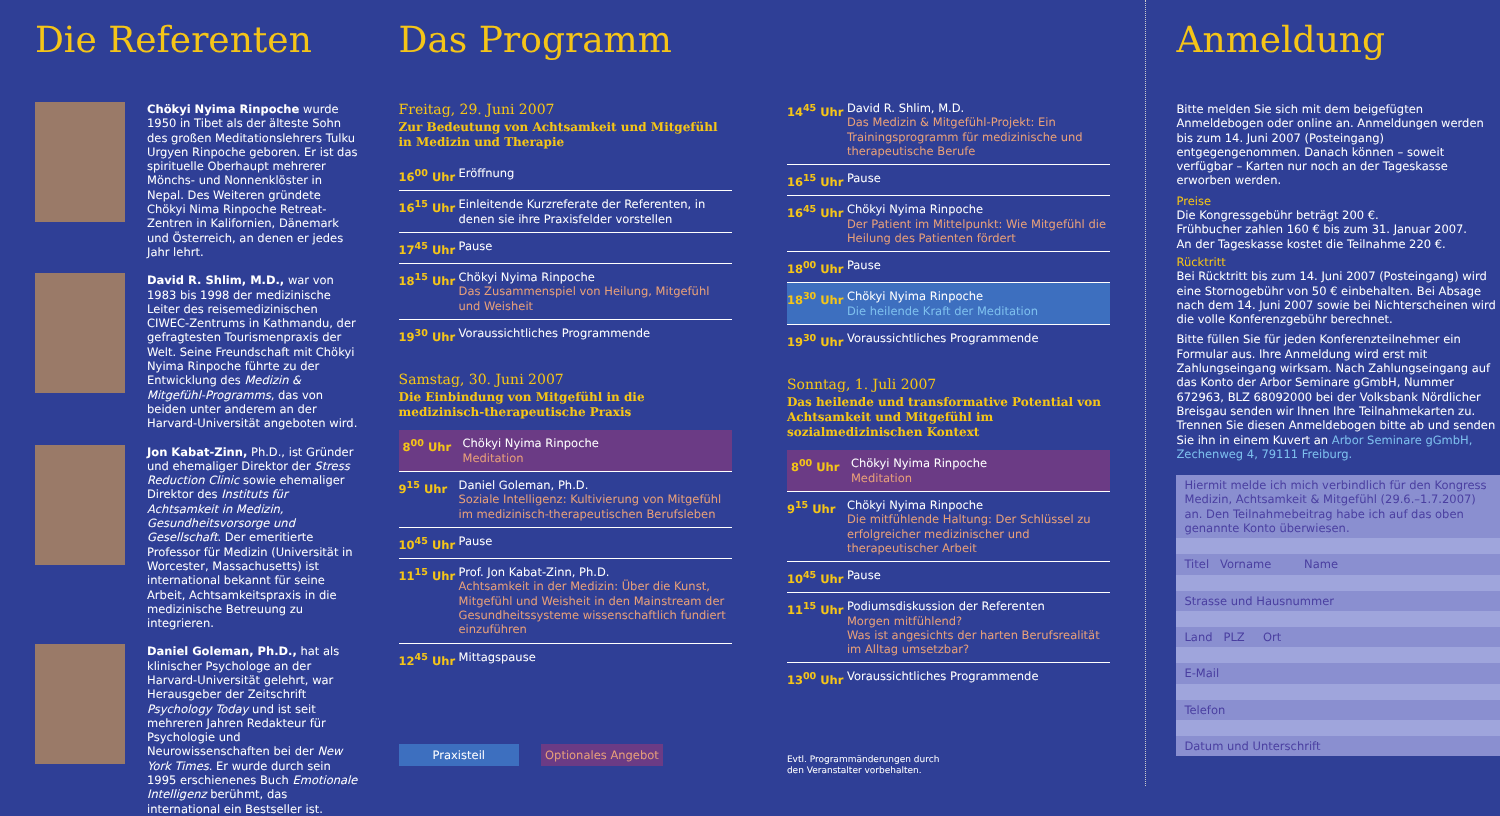Die Referenten
Chökyi Nyima Rinpoche wurde 1950 in Tibet als der älteste Sohn des großen Meditationslehrers Tulku Urgyen Rinpoche geboren. Er ist das spirituelle Oberhaupt mehrerer Mönchs- und Nonnenklöster in Nepal. Des Weiteren gründete Chökyi Nima Rinpoche Retreat-Zentren in Kalifornien, Dänemark und Österreich, an denen er jedes Jahr lehrt.
David R. Shlim, M.D., war von 1983 bis 1998 der medizinische Leiter des reisemedizinischen CIWEC-Zentrums in Kathmandu, der gefragtesten Tourismenpraxis der Welt. Seine Freundschaft mit Chökyi Nyima Rinpoche führte zu der Entwicklung des Medizin & Mitgefühl-Programms, das von beiden unter anderem an der Harvard-Universität angeboten wird.
Jon Kabat-Zinn, Ph.D., ist Gründer und ehemaliger Direktor der Stress Reduction Clinic sowie ehemaliger Direktor des Instituts für Achtsamkeit in Medizin, Gesundheitsvorsorge und Gesellschaft. Der emeritierte Professor für Medizin (Universität in Worcester, Massachusetts) ist international bekannt für seine Arbeit, Achtsamkeitspraxis in die medizinische Betreuung zu integrieren.
Daniel Goleman, Ph.D., hat als klinischer Psychologe an der Harvard-Universität gelehrt, war Herausgeber der Zeitschrift Psychology Today und ist seit mehreren Jahren Redakteur für Psychologie und Neurowissenschaften bei der New York Times. Er wurde durch sein 1995 erschienenes Buch Emotionale Intelligenz berühmt, das international ein Bestseller ist.
Das Programm
Freitag, 29. Juni 2007
Zur Bedeutung von Achtsamkeit und Mitgefühl in Medizin und Therapie
16<sup>00</sup> Uhr Eröffnung
16<sup>15</sup> Uhr Einleitende Kurzreferate der Referenten, in denen sie ihre Praxisfelder vorstellen
17<sup>45</sup> Uhr Pause
18<sup>15</sup> Uhr Chökyi Nyima Rinpoche
Das Zusammenspiel von Heilung, Mitgefühl und Weisheit
19<sup>30</sup> Uhr Voraussichtliches Programmende
Samstag, 30. Juni 2007
Die Einbindung von Mitgefühl in die medizinisch-therapeutische Praxis
8<sup>00</sup> Uhr Chökyi Nyima Rinpoche
Meditation
9<sup>15</sup> Uhr Daniel Goleman, Ph.D.
Soziale Intelligenz: Kultivierung von Mitgefühl im medizinisch-therapeutischen Berufsleben
10<sup>45</sup> Uhr Pause
11<sup>15</sup> Uhr Prof. Jon Kabat-Zinn, Ph.D.
Achtsamkeit in der Medizin: Über die Kunst, Mitgefühl und Weisheit in den Mainstream der Gesundheitssysteme wissenschaftlich fundiert einzuführen
12<sup>45</sup> Uhr Mittagspause
Praxisteil Optionales Angebot
14<sup>45</sup> Uhr David R. Shlim, M.D.
Das Medizin & Mitgefühl-Projekt: Ein Trainingsprogramm für medizinische und therapeutische Berufe
16<sup>15</sup> Uhr Pause
16<sup>45</sup> Uhr Chökyi Nyima Rinpoche
Der Patient im Mittelpunkt: Wie Mitgefühl die Heilung des Patienten fördert
18<sup>00</sup> Uhr Pause
18<sup>30</sup> Uhr Chökyi Nyima Rinpoche
Die heilende Kraft der Meditation
19<sup>30</sup> Uhr Voraussichtliches Programmende
Sonntag, 1. Juli 2007
Das heilende und transformative Potential von Achtsamkeit und Mitgefühl im sozialmedizinischen Kontext
8<sup>00</sup> Uhr Chökyi Nyima Rinpoche
Meditation
9<sup>15</sup> Uhr Chökyi Nyima Rinpoche
Die mitfühlende Haltung: Der Schlüssel zu erfolgreicher medizinischer und therapeutischer Arbeit
10<sup>45</sup> Uhr Pause
11<sup>15</sup> Uhr Podiumsdiskussion der Referenten
Morgen mitfühlend?
Was ist angesichts der harten Berufsrealität im Alltag umsetzbar?
13<sup>00</sup> Uhr Voraussichtliches Programmende
Evtl. Programmänderungen durch
den Veranstalter vorbehalten.
Anmeldung
Bitte melden Sie sich mit dem beigefügten Anmeldebogen oder online an. Anmeldungen werden bis zum 14. Juni 2007 (Posteingang) entgegengenommen. Danach können – soweit verfügbar – Karten nur noch an der Tageskasse erworben werden.
Preise
Die Kongressgebühr beträgt 200 €.
Frühbucher zahlen 160 € bis zum 31. Januar 2007.
An der Tageskasse kostet die Teilnahme 220 €.
Rücktritt
Bei Rücktritt bis zum 14. Juni 2007 (Posteingang) wird eine Stornogebühr von 50 € einbehalten. Bei Absage nach dem 14. Juni 2007 sowie bei Nichterscheinen wird die volle Konferenzgebühr berechnet.
Bitte füllen Sie für jeden Konferenzteilnehmer ein Formular aus. Ihre Anmeldung wird erst mit Zahlungseingang wirksam. Nach Zahlungseingang auf das Konto der Arbor Seminare gGmbH, Nummer 672963, BLZ 68092000 bei der Volksbank Nördlicher Breisgau senden wir Ihnen Ihre Teilnahmekarten zu. Trennen Sie diesen Anmeldebogen bitte ab und senden Sie ihn in einem Kuvert an Arbor Seminare gGmbH, Zechenweg 4, 79111 Freiburg.
Hiermit melde ich mich verbindlich für den Kongress Medizin, Achtsamkeit & Mitgefühl (29.6.–1.7.2007) an. Den Teilnahmebeitrag habe ich auf das oben genannte Konto überwiesen.
Titel Vorname Name
Strasse und Hausnummer
Land PLZ Ort
E-Mail
Telefon
Datum und Unterschrift